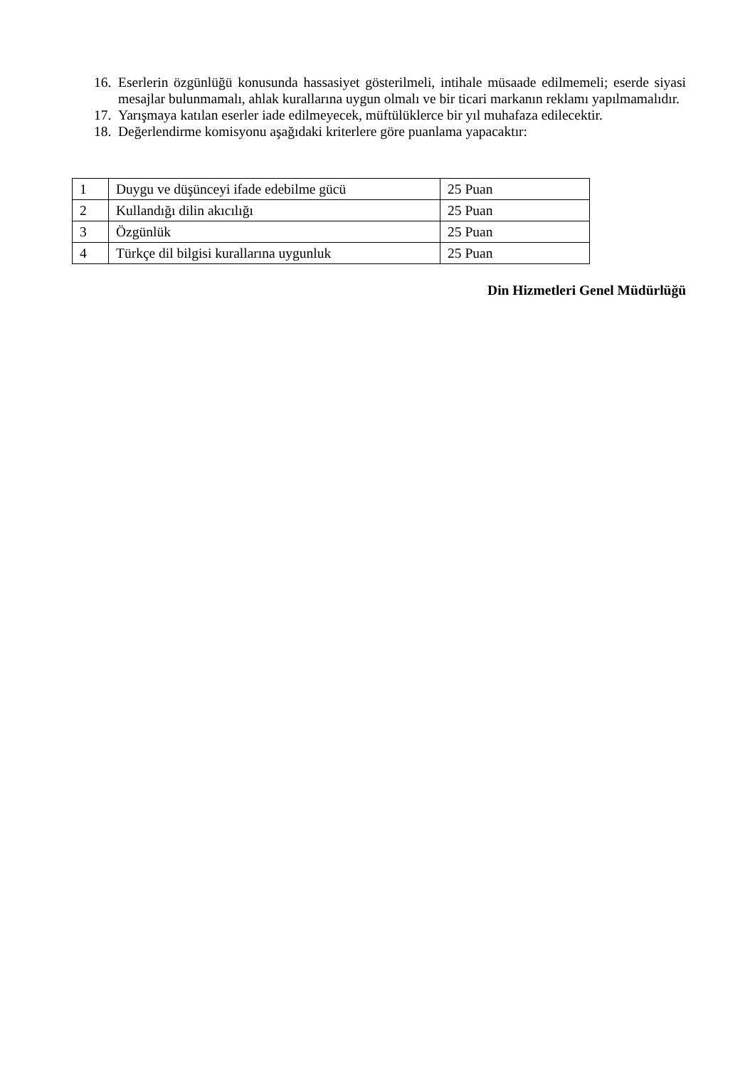16. Eserlerin özgünlüğü konusunda hassasiyet gösterilmeli, intihale müsaade edilmemeli; eserde siyasi mesajlar bulunmamalı, ahlak kurallarına uygun olmalı ve bir ticari markanın reklamı yapılmamalıdır.
17. Yarışmaya katılan eserler iade edilmeyecek, müftülüklerce bir yıl muhafaza edilecektir.
18. Değerlendirme komisyonu aşağıdaki kriterlere göre puanlama yapacaktır:
| 1 | Duygu ve düşünceyi ifade edebilme gücü | 25 Puan |
| 2 | Kullandığı dilin akıcılığı | 25 Puan |
| 3 | Özgünlük | 25 Puan |
| 4 | Türkçe dil bilgisi kurallarına uygunluk | 25 Puan |
Din Hizmetleri Genel Müdürlüğü